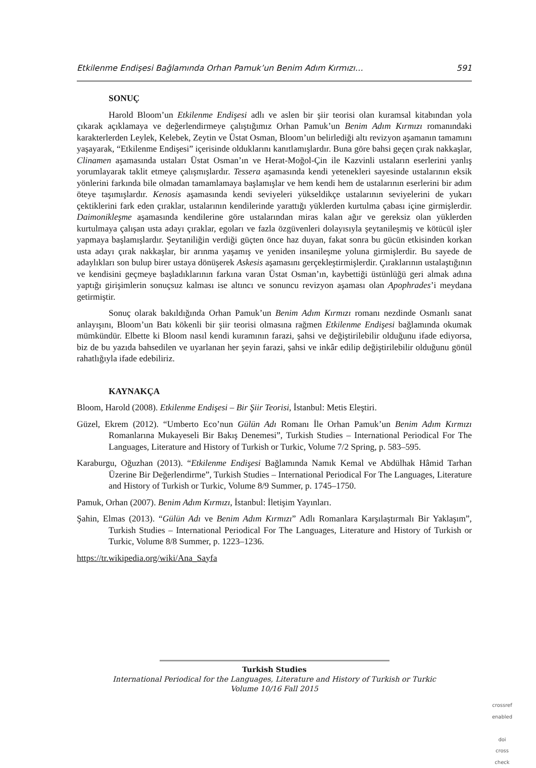Etkilenme Endişesi Bağlamında Orhan Pamuk’un Benim Adım Kırmızı… 591
SONUÇ
Harold Bloom’un Etkilenme Endişesi adlı ve aslen bir şiir teorisi olan kuramsal kitabından yola çıkarak açıklamaya ve değerlendirmeye çalıştığımız Orhan Pamuk’un Benim Adım Kırmızı romanındaki karakterlerden Leylek, Kelebek, Zeytin ve Üstat Osman, Bloom’un belirlediği altı revizyon aşamanın tamamını yaşayarak, “Etkilenme Endişesi” içerisinde olduklarını kanıtlamışlardır. Buna göre bahsi geçen çırak nakkaşlar, Clinamen aşamasında ustaları Üstat Osman’ın ve Herat-Moğol-Çin ile Kazvinli ustaların eserlerini yanlış yorumlayarak taklit etmeye çalışmışlardır. Tessera aşamasında kendi yetenekleri sayesinde ustalarının eksik yönlerini farkında bile olmadan tamamlamaya başlamışlar ve hem kendi hem de ustalarının eserlerini bir adım öteye taşımışlardır. Kenosis aşamasında kendi seviyeleri yükseldikçe ustalarının seviyelerini de yukarı çektiklerini fark eden çıraklar, ustalarının kendilerinde yarattığı yüklerden kurtulma çabası içine girmişlerdir. Daimonikleşme aşamasında kendilerine göre ustalarından miras kalan ağır ve gereksiz olan yüklerden kurtulmaya çalışan usta adayı çıraklar, egoları ve fazla özgüvenleri dolayısıyla şeytanileşmiş ve kötücül işler yapmaya başlamışlardır. Şeytaniliğin verdiği güçten önce haz duyan, fakat sonra bu gücün etkisinden korkan usta adayı çırak nakkaşlar, bir arınma yaşamış ve yeniden insanileşme yoluna girmişlerdir. Bu sayede de adaylıkları son bulup birer ustaya dönüşerek Askesis aşamasını gerçekleştirmişlerdir. Çıraklarının ustalaştığının ve kendisini geçmeye başladıklarının farkına varan Üstat Osman’ın, kaybettiği üstünlüğü geri almak adına yaptığı girişimlerin sonuçsuz kalması ise altıncı ve sonuncu revizyon aşaması olan Apophrades’i meydana getirmiştir.
Sonuç olarak bakıldığında Orhan Pamuk’un Benim Adım Kırmızı romanı nezdinde Osmanlı sanat anlayışını, Bloom’un Batı kökenli bir şiir teorisi olmasına rağmen Etkilenme Endişesi bağlamında okumak mümkündür. Elbette ki Bloom nasıl kendi kuramının farazi, şahsi ve değiştirilebilir olduğunu ifade ediyorsa, biz de bu yazıda bahsedilen ve uyarlanan her şeyin farazi, şahsi ve inkâr edilip değiştirilebilir olduğunu gönül rahatlığıyla ifade edebiliriz.
KAYNAKÇA
Bloom, Harold (2008). Etkilenme Endişesi – Bir Şiir Teorisi, İstanbul: Metis Eleştiri.
Güzel, Ekrem (2012). “Umberto Eco’nun Gülün Adı Romanı İle Orhan Pamuk’un Benim Adım Kırmızı Romanlarına Mukayeseli Bir Bakış Denemesi”, Turkish Studies – International Periodical For The Languages, Literature and History of Turkish or Turkic, Volume 7/2 Spring, p. 583–595.
Karaburgu, Oğuzhan (2013). “Etkilenme Endişesi Bağlamında Namık Kemal ve Abdülhak Hâmid Tarhan Üzerine Bir Değerlendirme”, Turkish Studies – International Periodical For The Languages, Literature and History of Turkish or Turkic, Volume 8/9 Summer, p. 1745–1750.
Pamuk, Orhan (2007). Benim Adım Kırmızı, İstanbul: İletişim Yayınları.
Şahin, Elmas (2013). “Gülün Adı ve Benim Adım Kırmızı” Adlı Romanlara Karşılaştırmalı Bir Yaklaşım”, Turkish Studies – International Periodical For The Languages, Literature and History of Turkish or Turkic, Volume 8/8 Summer, p. 1223–1236.
https://tr.wikipedia.org/wiki/Ana_Sayfa
Turkish Studies
International Periodical for the Languages, Literature and History of Turkish or Turkic
Volume 10/16 Fall 2015
crossref
enabled
doi
cross check